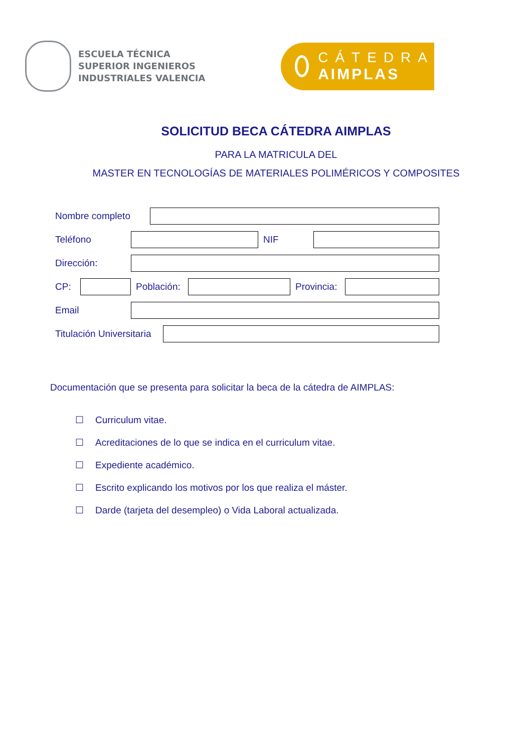ESCUELA TÉCNICA
SUPERIOR INGENIEROS
INDUSTRIALES VALENCIA
CÁTEDRA
AIMPLAS
SOLICITUD BECA CÁTEDRA AIMPLAS
PARA LA MATRICULA DEL
MASTER EN TECNOLOGÍAS DE MATERIALES POLIMÉRICOS Y COMPOSITES
Nombre completo
Teléfono NIF
Dirección:
CP:
Población:
Provincia:
Email
Titulación Universitaria
Documentación que se presenta para solicitar la beca de la cátedra de AIMPLAS:
☐ Curriculum vitae.
☐ Acreditaciones de lo que se indica en el curriculum vitae.
☐ Expediente académico.
☐ Escrito explicando los motivos por los que realiza el máster.
☐ Darde (tarjeta del desempleo) o Vida Laboral actualizada.